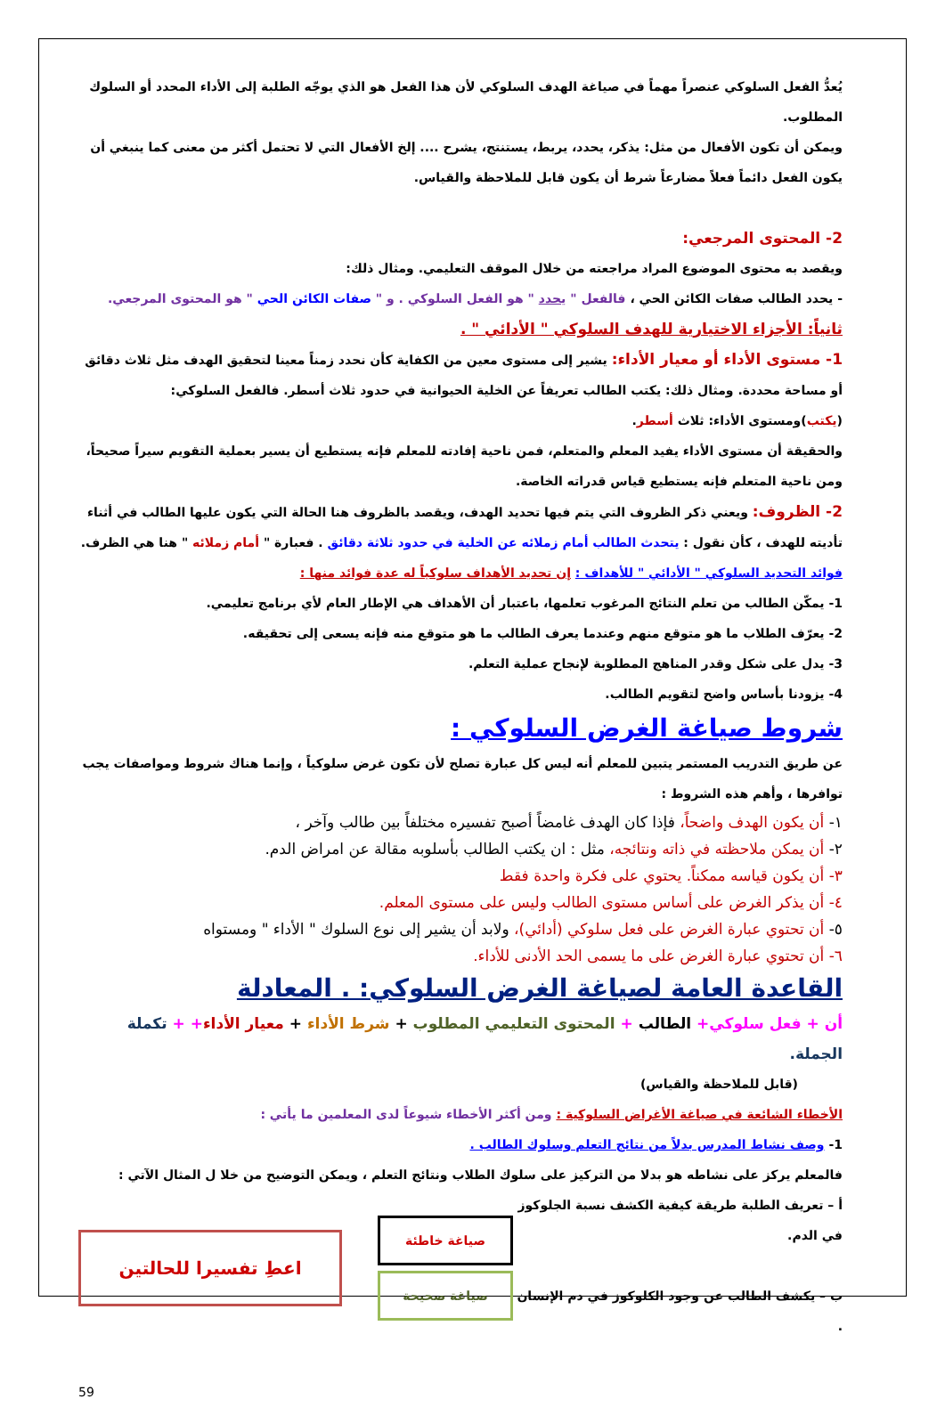يُعدُّ الفعل السلوكي عنصراً مهماً في صياغة الهدف السلوكي لأن هذا الفعل هو الذي يوجّه الطلبة إلى الأداء المحدد أو السلوك المطلوب.
ويمكن أن تكون الأفعال من مثل: يذكر، يحدد، يربط، يستنتج، يشرح .... إلخ الأفعال التي لا تحتمل أكثر من معنى كما ينبغي أن يكون الفعل دائماً فعلاً مضارعاً شرط أن يكون قابل للملاحظة والقياس.
2- المحتوى المرجعي:
ويقصد به محتوى الموضوع المراد مراجعته من خلال الموقف التعليمي. ومثال ذلك:
- يحدد الطالب صفات الكائن الحي ، فالفعل " يحدد " هو الفعل السلوكي . و " صفات الكائن الحي " هو المحتوى المرجعي.
ثانياً: الأجزاء الاختيارية للهدف السلوكي " الأدائي " .
1- مستوى الأداء أو معيار الأداء: يشير إلى مستوى معين من الكفاية كأن نحدد زمناً معينا لتحقيق الهدف مثل ثلاث دقائق أو مساحة محددة. ومثال ذلك: يكتب الطالب تعريفاً عن الخلية الحيوانية في حدود ثلاث أسطر. فالفعل السلوكي: (يكتب)ومستوى الأداء: ثلاث أسطر.
والحقيقة أن مستوى الأداء يفيد المعلم والمتعلم، فمن ناحية إفادته للمعلم فإنه يستطيع أن يسير بعملية التقويم سيراً صحيحاً، ومن ناحية المتعلم فإنه يستطيع قياس قدراته الخاصة.
2- الظروف: ويعني ذكر الظروف التي يتم فيها تحديد الهدف، ويقصد بالظروف هنا الحالة التي يكون عليها الطالب في أثناء تأديته للهدف ، كأن نقول : يتحدث الطالب أمام زملائه عن الخلية في حدود ثلاثة دقائق . فعبارة " أمام زملائه " هنا هي الظرف.
فوائد التحديد السلوكي " الأدائي " للأهداف : إن تحديد الأهداف سلوكياً له عدة فوائد منها :
1- يمكّن الطالب من تعلم النتائج المرغوب تعلمها، باعتبار أن الأهداف هي الإطار العام لأي برنامج تعليمي.
2- يعرّف الطلاب ما هو متوقع منهم وعندما يعرف الطالب ما هو متوقع منه فإنه يسعى إلى تحقيقه.
3- يدل على شكل وقدر المناهج المطلوبة لإنجاح عملية التعلم.
4- يزودنا بأساس واضح لتقويم الطالب.
شروط صياغة الغرض السلوكي :
عن طريق التدريب المستمر يتبين للمعلم أنه ليس كل عبارة تصلح لأن تكون غرض سلوكياً ، وإنما هناك شروط ومواصفات يجب توافرها ، وأهم هذه الشروط :
١- أن يكون الهدف واضحاً، فإذا كان الهدف غامضاً أصبح تفسيره مختلفاً بين طالب وآخر ،
٢- أن يمكن ملاحظته في ذاته ونتائجه، مثل : ان يكتب الطالب بأسلوبه مقالة عن امراض الدم.
٣- أن يكون قياسه ممكناً. يحتوي على فكرة واحدة فقط
٤- أن يذكر الغرض على أساس مستوى الطالب وليس على مستوى المعلم.
٥- أن تحتوي عبارة الغرض على فعل سلوكي (أدائي)، ولابد أن يشير إلى نوع السلوك " الأداء " ومستواه
٦- أن تحتوي عبارة الغرض على ما يسمى الحد الأدنى للأداء.
القاعدة العامة لصياغة الغرض السلوكي: . المعادلة
أن + فعل سلوكي+ الطالب + المحتوى التعليمي المطلوب + شرط الأداء + معيار الأداء+ + تكملة الجملة.
(قابل للملاحظة والقياس)
الأخطاء الشائعة في صياغة الأغراض السلوكية : ومن أكثر الأخطاء شيوعاً لدى المعلمين ما يأتي :
1- وصف نشاط المدرس بدلاً من نتائج التعلم وسلوك الطالب .
فالمعلم يركز على نشاطه هو بدلا من التركيز على سلوك الطلاب ونتائج التعلم ، ويمكن التوضيح من خلا ل المثال الآتي :
أ – تعريف الطلبة طريقة كيفية الكشف نسبة الجلوكوز في الدم.
ب – يكشف الطالب عن وجود الكلوكوز في دم الإنسان .
اعطِ تفسيرا للحالتين
صياغة خاطئة
صياغة صحيحة
59